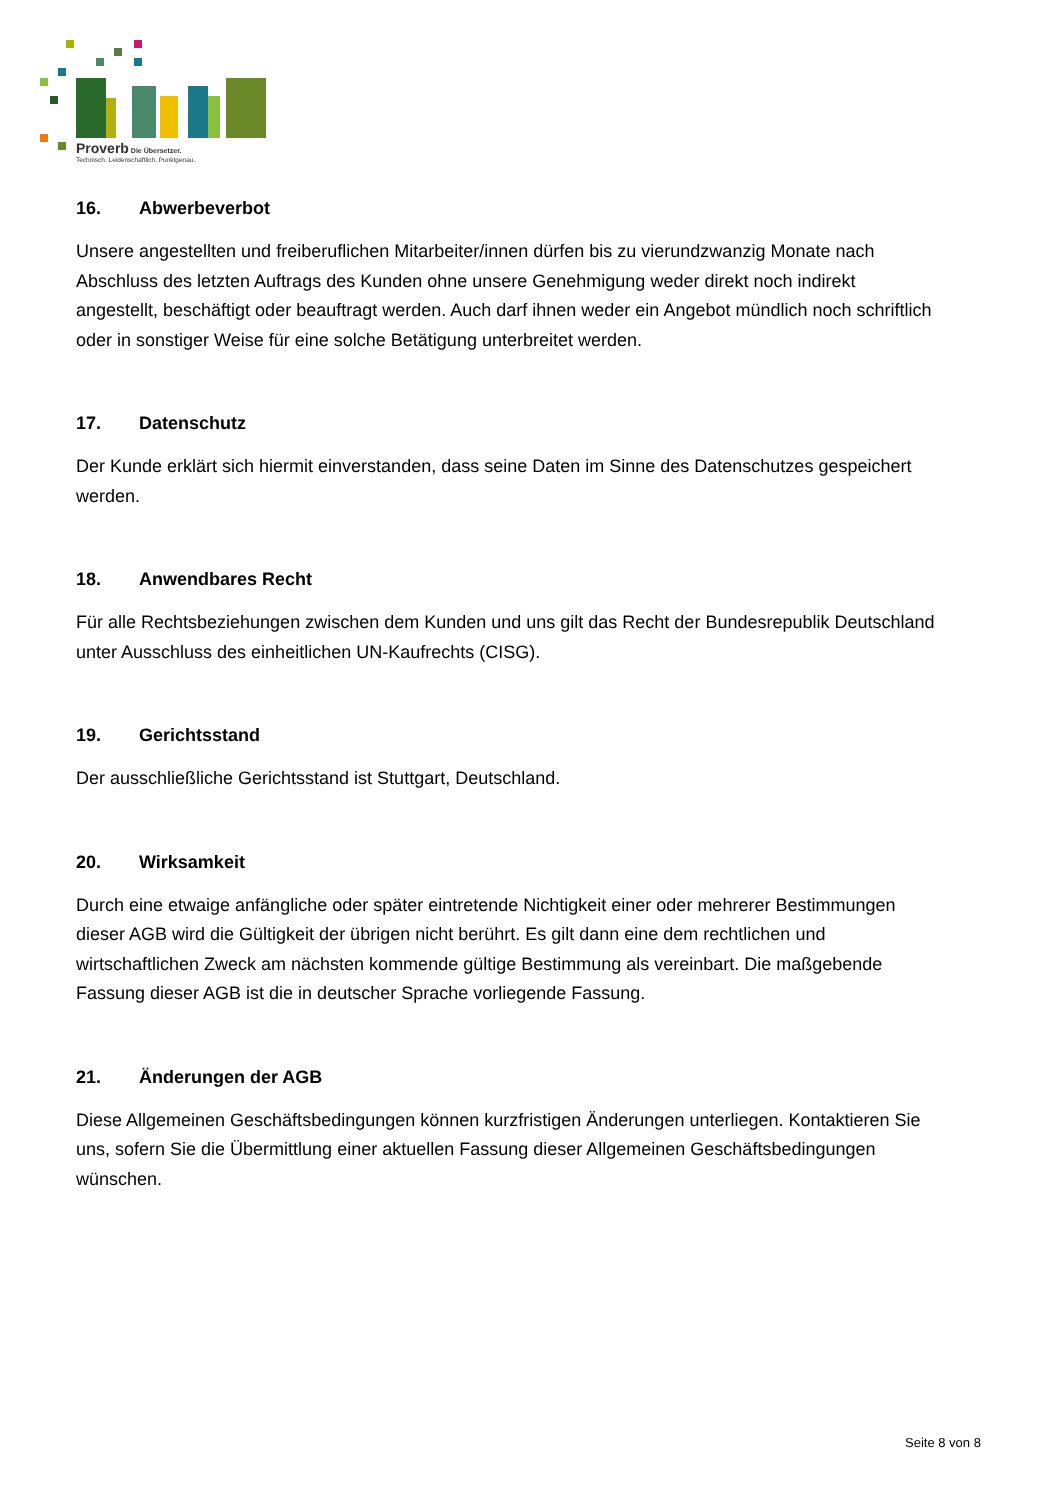Proverb Die Übersetzer.
Technisch. Leidenschaftlich. Punktgenau.
16. Abwerbeverbot
Unsere angestellten und freiberuflichen Mitarbeiter/innen dürfen bis zu vierundzwanzig Monate nach Abschluss des letzten Auftrags des Kunden ohne unsere Genehmigung weder direkt noch indirekt angestellt, beschäftigt oder beauftragt werden. Auch darf ihnen weder ein Angebot mündlich noch schriftlich oder in sonstiger Weise für eine solche Betätigung unterbreitet werden.
17. Datenschutz
Der Kunde erklärt sich hiermit einverstanden, dass seine Daten im Sinne des Datenschutzes gespeichert werden.
18. Anwendbares Recht
Für alle Rechtsbeziehungen zwischen dem Kunden und uns gilt das Recht der Bundesrepublik Deutschland unter Ausschluss des einheitlichen UN-Kaufrechts (CISG).
19. Gerichtsstand
Der ausschließliche Gerichtsstand ist Stuttgart, Deutschland.
20. Wirksamkeit
Durch eine etwaige anfängliche oder später eintretende Nichtigkeit einer oder mehrerer Bestimmungen dieser AGB wird die Gültigkeit der übrigen nicht berührt. Es gilt dann eine dem rechtlichen und wirtschaftlichen Zweck am nächsten kommende gültige Bestimmung als vereinbart. Die maßgebende Fassung dieser AGB ist die in deutscher Sprache vorliegende Fassung.
21. Änderungen der AGB
Diese Allgemeinen Geschäftsbedingungen können kurzfristigen Änderungen unterliegen. Kontaktieren Sie uns, sofern Sie die Übermittlung einer aktuellen Fassung dieser Allgemeinen Geschäftsbedingungen wünschen.
Seite 8 von 8